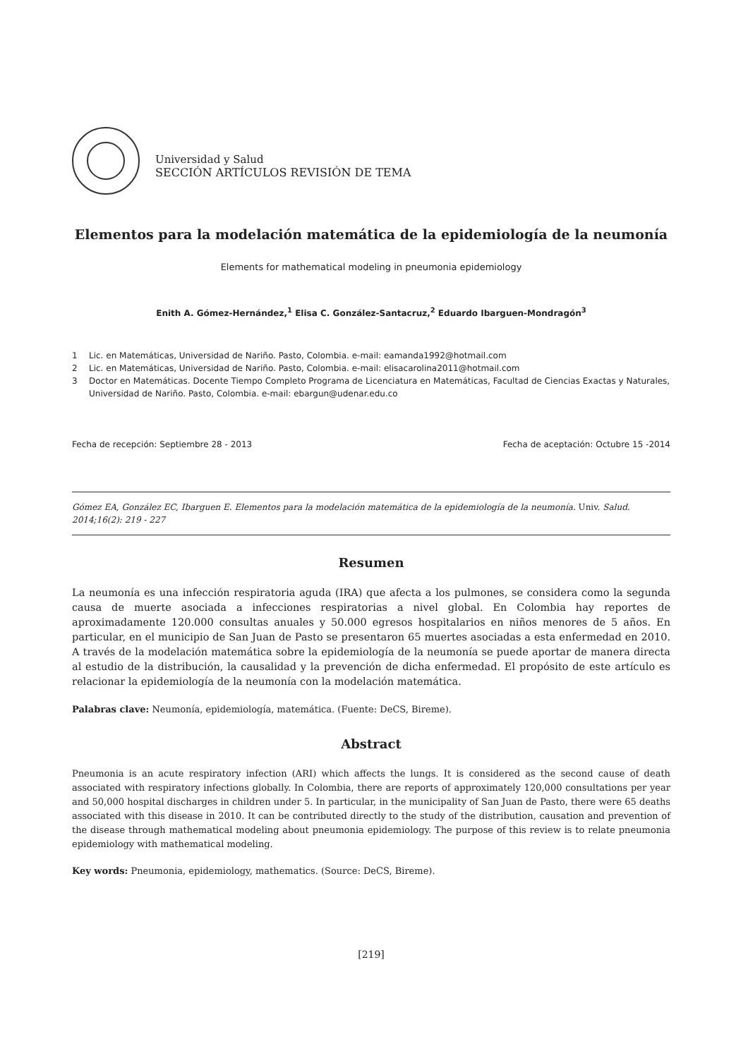Universidad y Salud
SECCIÓN ARTÍCULOS REVISIÓN DE TEMA
Elementos para la modelación matemática de la epidemiología de la neumonía
Elements for mathematical modeling in pneumonia epidemiology
Enith A. Gómez-Hernández,<sup>1</sup> Elisa C. González-Santacruz,<sup>2</sup> Eduardo Ibarguen-Mondragón<sup>3</sup>
1 Lic. en Matemáticas, Universidad de Nariño. Pasto, Colombia. e-mail: eamanda1992@hotmail.com
2 Lic. en Matemáticas, Universidad de Nariño. Pasto, Colombia. e-mail: elisacarolina2011@hotmail.com
3 Doctor en Matemáticas. Docente Tiempo Completo Programa de Licenciatura en Matemáticas, Facultad de Ciencias Exactas y Naturales, Universidad de Nariño. Pasto, Colombia. e-mail: ebargun@udenar.edu.co
Fecha de recepción: Septiembre 28 - 2013 Fecha de aceptación: Octubre 15 -2014
Gómez EA, González EC, Ibarguen E. Elementos para la modelación matemática de la epidemiología de la neumonía. Univ. Salud. 2014;16(2): 219 - 227
Resumen
La neumonía es una infección respiratoria aguda (IRA) que afecta a los pulmones, se considera como la segunda causa de muerte asociada a infecciones respiratorias a nivel global. En Colombia hay reportes de aproximadamente 120.000 consultas anuales y 50.000 egresos hospitalarios en niños menores de 5 años. En particular, en el municipio de San Juan de Pasto se presentaron 65 muertes asociadas a esta enfermedad en 2010. A través de la modelación matemática sobre la epidemiología de la neumonía se puede aportar de manera directa al estudio de la distribución, la causalidad y la prevención de dicha enfermedad. El propósito de este artículo es relacionar la epidemiología de la neumonía con la modelación matemática.
Palabras clave: Neumonía, epidemiología, matemática. (Fuente: DeCS, Bireme).
Abstract
Pneumonia is an acute respiratory infection (ARI) which affects the lungs. It is considered as the second cause of death associated with respiratory infections globally. In Colombia, there are reports of approximately 120,000 consultations per year and 50,000 hospital discharges in children under 5. In particular, in the municipality of San Juan de Pasto, there were 65 deaths associated with this disease in 2010. It can be contributed directly to the study of the distribution, causation and prevention of the disease through mathematical modeling about pneumonia epidemiology. The purpose of this review is to relate pneumonia epidemiology with mathematical modeling.
Key words: Pneumonia, epidemiology, mathematics. (Source: DeCS, Bireme).
[219]